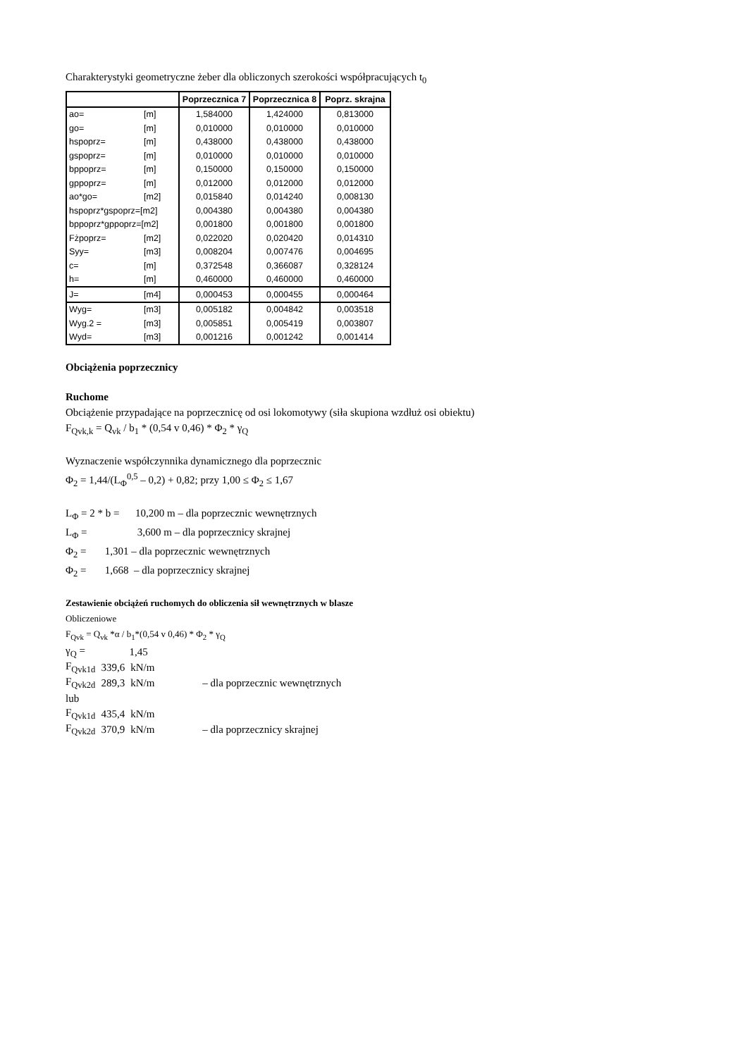Charakterystyki geometryczne żeber dla obliczonych szerokości współpracujących t<sub>0</sub>
| | | Poprzecznica 7 | Poprzecznica 8 | Poprz. skrajna |
| --- | --- | --- | --- | --- |
| ao= | [m] | 1,584000 | 1,424000 | 0,813000 |
| go= | [m] | 0,010000 | 0,010000 | 0,010000 |
| hspoprz= | [m] | 0,438000 | 0,438000 | 0,438000 |
| gspoprz= | [m] | 0,010000 | 0,010000 | 0,010000 |
| bppoprz= | [m] | 0,150000 | 0,150000 | 0,150000 |
| gppoprz= | [m] | 0,012000 | 0,012000 | 0,012000 |
| ao*go= | [m2] | 0,015840 | 0,014240 | 0,008130 |
| hspoprz*gspoprz=[m2] | | 0,004380 | 0,004380 | 0,004380 |
| bppoprz*gppoprz=[m2] | | 0,001800 | 0,001800 | 0,001800 |
| Fżpoprz= | [m2] | 0,022020 | 0,020420 | 0,014310 |
| Syy= | [m3] | 0,008204 | 0,007476 | 0,004695 |
| c= | [m] | 0,372548 | 0,366087 | 0,328124 |
| h= | [m] | 0,460000 | 0,460000 | 0,460000 |
| J= | [m4] | 0,000453 | 0,000455 | 0,000464 |
| Wyg= | [m3] | 0,005182 | 0,004842 | 0,003518 |
| Wyg.2 = | [m3] | 0,005851 | 0,005419 | 0,003807 |
| Wyd= | [m3] | 0,001216 | 0,001242 | 0,001414 |
Obciążenia poprzecznicy
Ruchome
Obciążenie przypadające na poprzecznicę od osi lokomotywy (siła skupiona wzdłuż osi obiektu)
F<sub>Qvk,k</sub> = Q<sub>vk</sub> / b<sub>1</sub> * (0,54 v 0,46) * Φ<sub>2</sub> * γ<sub>Q</sub>
Wyznaczenie współczynnika dynamicznego dla poprzecznic
Φ<sub>2</sub> = 1,44/(L<sub>Φ</sub><sup>0,5</sup> – 0,2) + 0,82; przy 1,00 ≤ Φ<sub>2</sub> ≤ 1,67
L<sub>Φ</sub> = 2 * b = 10,200 m – dla poprzecznic wewnętrznych
L<sub>Φ</sub> = 3,600 m – dla poprzecznicy skrajnej
Φ<sub>2</sub> = 1,301 – dla poprzecznic wewnętrznych
Φ<sub>2</sub> = 1,668 – dla poprzecznicy skrajnej
Zestawienie obciążeń ruchomych do obliczenia sił wewnętrznych w blasze
Obliczeniowe
F<sub>Qvk</sub> = Q<sub>vk</sub> *α / b<sub>1</sub>*(0,54 v 0,46) * Φ<sub>2</sub> * γ<sub>Q</sub>
| γ<sub>Q</sub> = | 1,45 | | |
| F<sub>Qvk1d</sub> | 339,6 | kN/m | |
| F<sub>Qvk2d</sub> | 289,3 | kN/m | – dla poprzecznic wewnętrznych |
| lub | | | |
| F<sub>Qvk1d</sub> | 435,4 | kN/m | |
| F<sub>Qvk2d</sub> | 370,9 | kN/m | – dla poprzecznicy skrajnej |